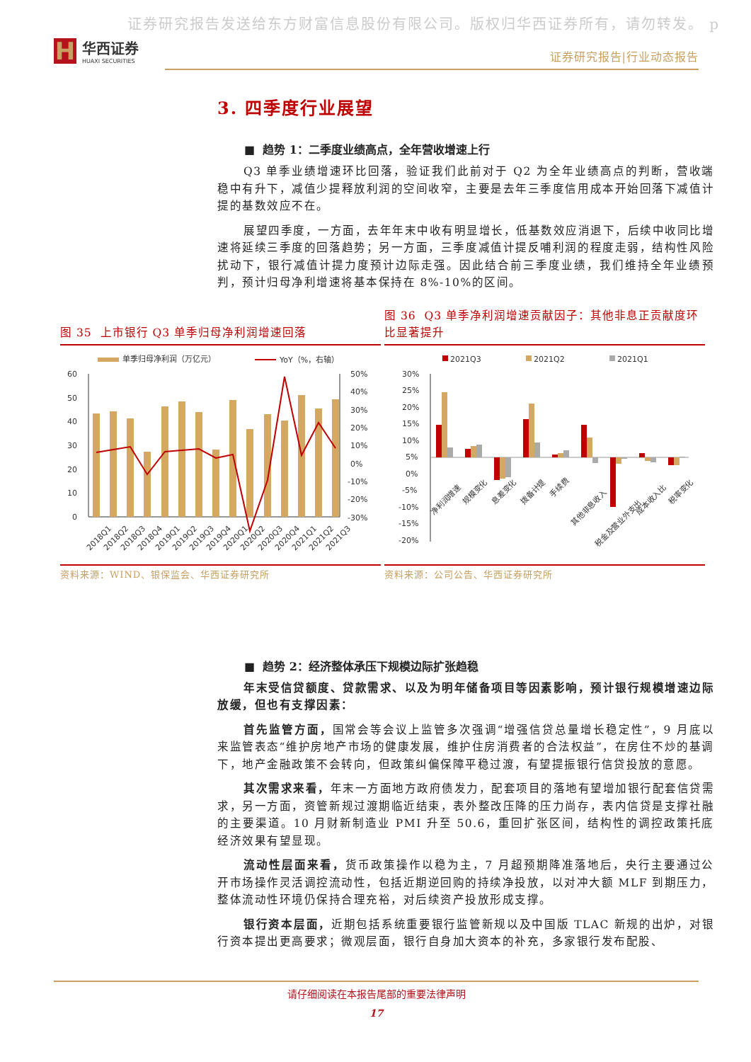证券研究报告发送给东方财富信息股份有限公司。版权归华西证券所有，请勿转发。 p
H
华西证券
HUAXI SECURITIES
证券研究报告|行业动态报告
3. 四季度行业展望
■ 趋势 1：二季度业绩高点，全年营收增速上行
Q3 单季业绩增速环比回落，验证我们此前对于 Q2 为全年业绩高点的判断，营收端稳中有升下，减值少提释放利润的空间收窄，主要是去年三季度信用成本开始回落下减值计提的基数效应不在。
展望四季度，一方面，去年年末中收有明显增长，低基数效应消退下，后续中收同比增速将延续三季度的回落趋势；另一方面，三季度减值计提反哺利润的程度走弱，结构性风险扰动下，银行减值计提力度预计边际走强。因此结合前三季度业绩，我们维持全年业绩预判，预计归母净利增速将基本保持在 8%-10%的区间。
图 35 上市银行 Q3 单季归母净利润增速回落
单季归母净利润（万亿元）
YoY（%，右轴）
60
50
40
30
20
10
0
50%
40%
30%
20%
10%
0%
-10%
-20%
-30%
2018Q1
2018Q2
2018Q3
2018Q4
2019Q1
2019Q2
2019Q3
2019Q4
2020Q1
2020Q2
2020Q3
2020Q4
2021Q1
2021Q2
2021Q3
资料来源：WIND、银保监会、华西证券研究所
图 36 Q3 单季净利润增速贡献因子：其他非息正贡献度环比显著提升
2021Q3
2021Q2
2021Q1
30%
25%
20%
15%
10%
5%
0%
-5%
-10%
-15%
-20%
净利润增速
规模变化
息差变化
拨备计提
手续费
其他非息收入
税金及营业外支出
成本收入比
税率变化
资料来源：公司公告、华西证券研究所
■ 趋势 2：经济整体承压下规模边际扩张趋稳
年末受信贷额度、贷款需求、以及为明年储备项目等因素影响，预计银行规模增速边际放缓，但也有支撑因素：
首先监管方面，国常会等会议上监管多次强调“增强信贷总量增长稳定性”，9 月底以来监管表态“维护房地产市场的健康发展，维护住房消费者的合法权益”，在房住不炒的基调下，地产金融政策不会转向，但政策纠偏保障平稳过渡，有望提振银行信贷投放的意愿。
其次需求来看，年末一方面地方政府债发力，配套项目的落地有望增加银行配套信贷需求，另一方面，资管新规过渡期临近结束，表外整改压降的压力尚存，表内信贷是支撑社融的主要渠道。10 月财新制造业 PMI 升至 50.6，重回扩张区间，结构性的调控政策托底经济效果有望显现。
流动性层面来看，货币政策操作以稳为主，7 月超预期降准落地后，央行主要通过公开市场操作灵活调控流动性，包括近期逆回购的持续净投放，以对冲大额 MLF 到期压力，整体流动性环境仍保持合理充裕，对后续资产投放形成支撑。
银行资本层面，近期包括系统重要银行监管新规以及中国版 TLAC 新规的出炉，对银行资本提出更高要求；微观层面，银行自身加大资本的补充，多家银行发布配股、
请仔细阅读在本报告尾部的重要法律声明
17